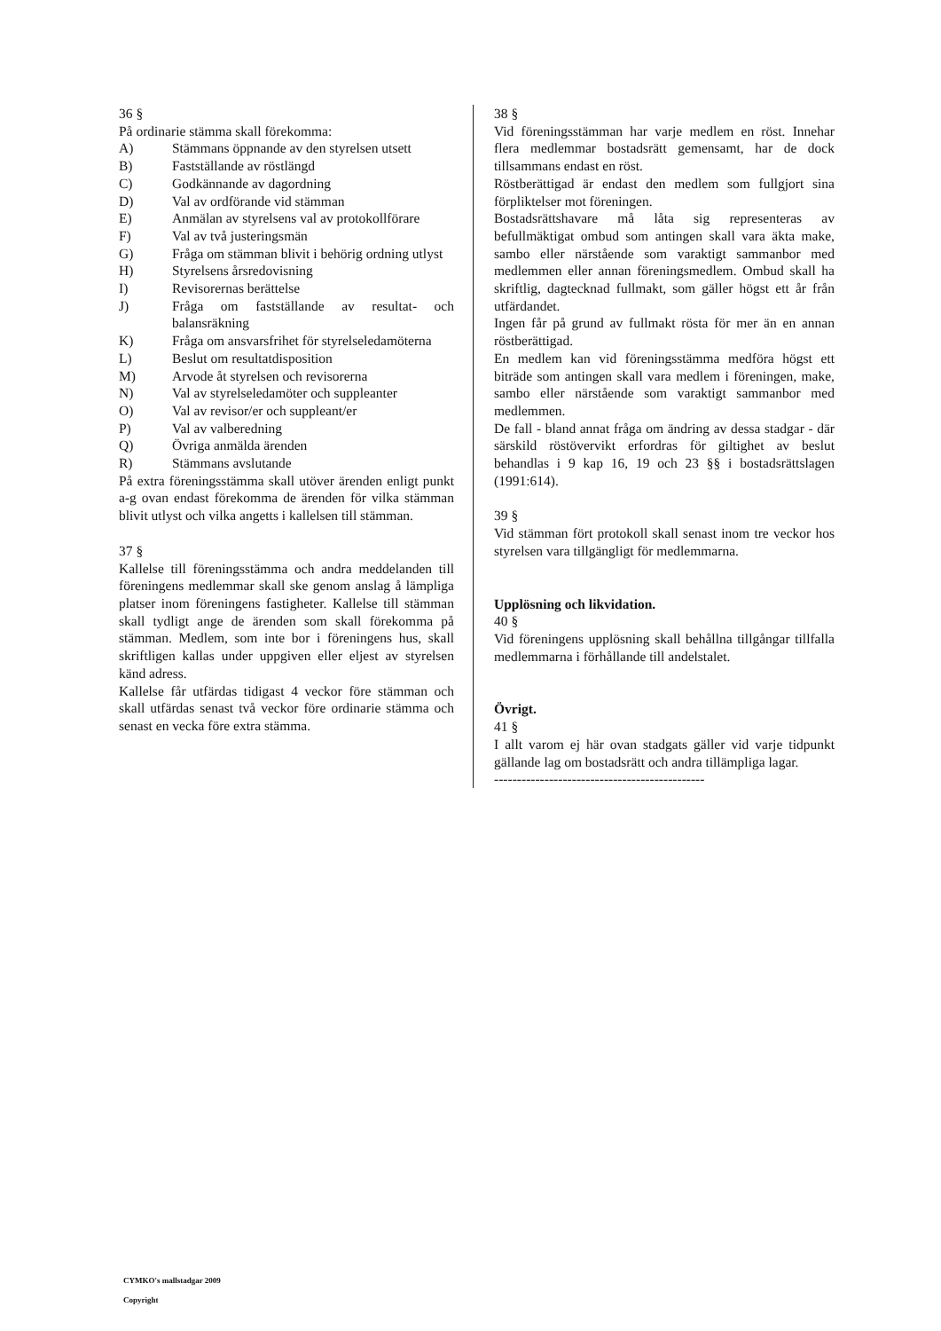36 §
På ordinarie stämma skall förekomma:
A) Stämmans öppnande av den styrelsen utsett
B) Fastställande av röstlängd
C) Godkännande av dagordning
D) Val av ordförande vid stämman
E) Anmälan av styrelsens val av protokollförare
F) Val av två justeringsmän
G) Fråga om stämman blivit i behörig ordning utlyst
H) Styrelsens årsredovisning
I) Revisorernas berättelse
J) Fråga om fastställande av resultat- och balansräkning
K) Fråga om ansvarsfrihet för styrelseledamöterna
L) Beslut om resultatdisposition
M) Arvode åt styrelsen och revisorerna
N) Val av styrelseledamöter och suppleanter
O) Val av revisor/er och suppleant/er
P) Val av valberedning
Q) Övriga anmälda ärenden
R) Stämmans avslutande
På extra föreningsstämma skall utöver ärenden enligt punkt a-g ovan endast förekomma de ärenden för vilka stämman blivit utlyst och vilka angetts i kallelsen till stämman.
37 §
Kallelse till föreningsstämma och andra meddelanden till föreningens medlemmar skall ske genom anslag å lämpliga platser inom föreningens fastigheter. Kallelse till stämman skall tydligt ange de ärenden som skall förekomma på stämman. Medlem, som inte bor i föreningens hus, skall skriftligen kallas under uppgiven eller eljest av styrelsen känd adress.
Kallelse får utfärdas tidigast 4 veckor före stämman och skall utfärdas senast två veckor före ordinarie stämma och senast en vecka före extra stämma.
38 §
Vid föreningsstämman har varje medlem en röst. Innehar flera medlemmar bostadsrätt gemensamt, har de dock tillsammans endast en röst.
Röstberättigad är endast den medlem som fullgjort sina förpliktelser mot föreningen.
Bostadsrättshavare må låta sig representeras av befullmäktigat ombud som antingen skall vara äkta make, sambo eller närstående som varaktigt sammanbor med medlemmen eller annan föreningsmedlem. Ombud skall ha skriftlig, dagtecknad fullmakt, som gäller högst ett år från utfärdandet.
Ingen får på grund av fullmakt rösta för mer än en annan röstberättigad.
En medlem kan vid föreningsstämma medföra högst ett biträde som antingen skall vara medlem i föreningen, make, sambo eller närstående som varaktigt sammanbor med medlemmen.
De fall - bland annat fråga om ändring av dessa stadgar - där särskild röstövervikt erfordras för giltighet av beslut behandlas i 9 kap 16, 19 och 23 §§ i bostadsrättslagen (1991:614).
39 §
Vid stämman fört protokoll skall senast inom tre veckor hos styrelsen vara tillgängligt för medlemmarna.
Upplösning och likvidation.
40 §
Vid föreningens upplösning skall behållna tillgångar tillfalla medlemmarna i förhållande till andelstalet.
Övrigt.
41 §
I allt varom ej här ovan stadgats gäller vid varje tidpunkt gällande lag om bostadsrätt och andra tillämpliga lagar.
----------------------------------------------
CYMKO's mallstadgar 2009
Copyright